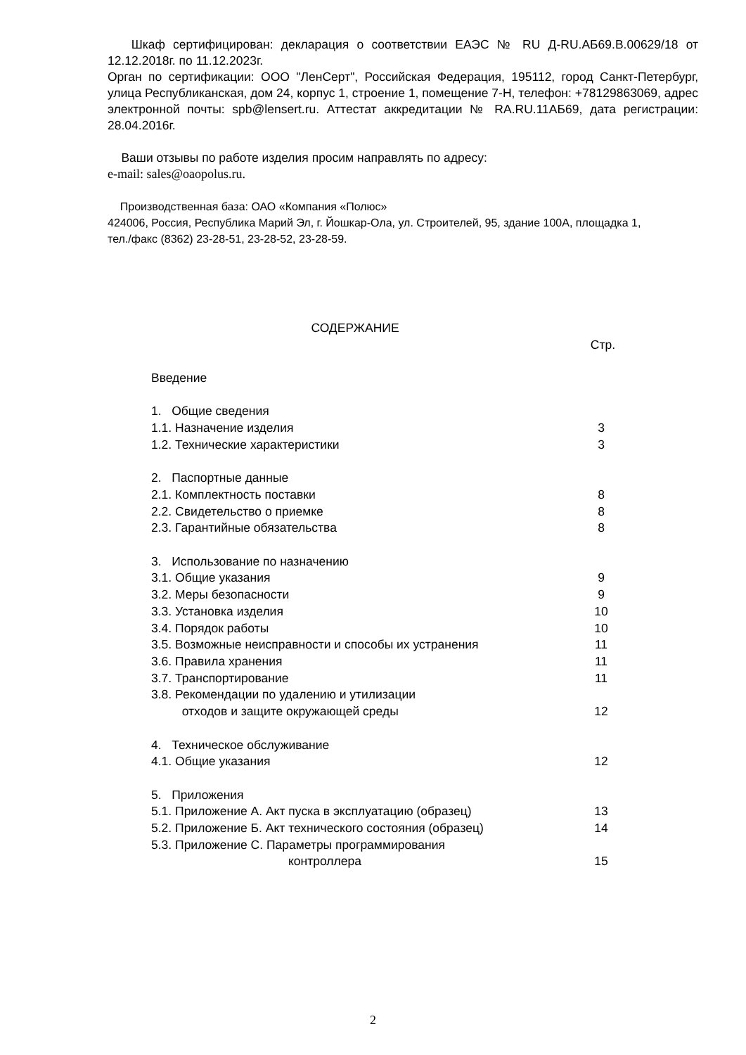Шкаф сертифицирован: декларация о соответствии ЕАЭС № RU Д-RU.АБ69.В.00629/18 от 12.12.2018г. по 11.12.2023г.
Орган по сертификации: ООО "ЛенСерт", Российская Федерация, 195112, город Санкт-Петербург, улица Республиканская, дом 24, корпус 1, строение 1, помещение 7-Н, телефон: +78129863069, адрес электронной почты: spb@lensert.ru. Аттестат аккредитации № RA.RU.11АБ69, дата регистрации: 28.04.2016г.
Ваши отзывы по работе изделия просим направлять по адресу:
e-mail: sales@oaopolus.ru.
Производственная база: ОАО «Компания «Полюс»
424006, Россия, Республика Марий Эл, г. Йошкар-Ола, ул. Строителей, 95, здание 100А, площадка 1,
тел./факс (8362) 23-28-51, 23-28-52, 23-28-59.
СОДЕРЖАНИЕ
Стр.
Введение
1. Общие сведения
1.1. Назначение изделия 3
1.2. Технические характеристики 3
2. Паспортные данные
2.1. Комплектность поставки 8
2.2. Свидетельство о приемке 8
2.3. Гарантийные обязательства 8
3. Использование по назначению
3.1. Общие указания 9
3.2. Меры безопасности 9
3.3. Установка изделия 10
3.4. Порядок работы 10
3.5. Возможные неисправности и способы их устранения 11
3.6. Правила хранения 11
3.7. Транспортирование 11
3.8. Рекомендации по удалению и утилизации
отходов и защите окружающей среды 12
4. Техническое обслуживание
4.1. Общие указания 12
5. Приложения
5.1. Приложение А. Акт пуска в эксплуатацию (образец) 13
5.2. Приложение Б. Акт технического состояния (образец) 14
5.3. Приложение С. Параметры программирования
контроллера 15
2